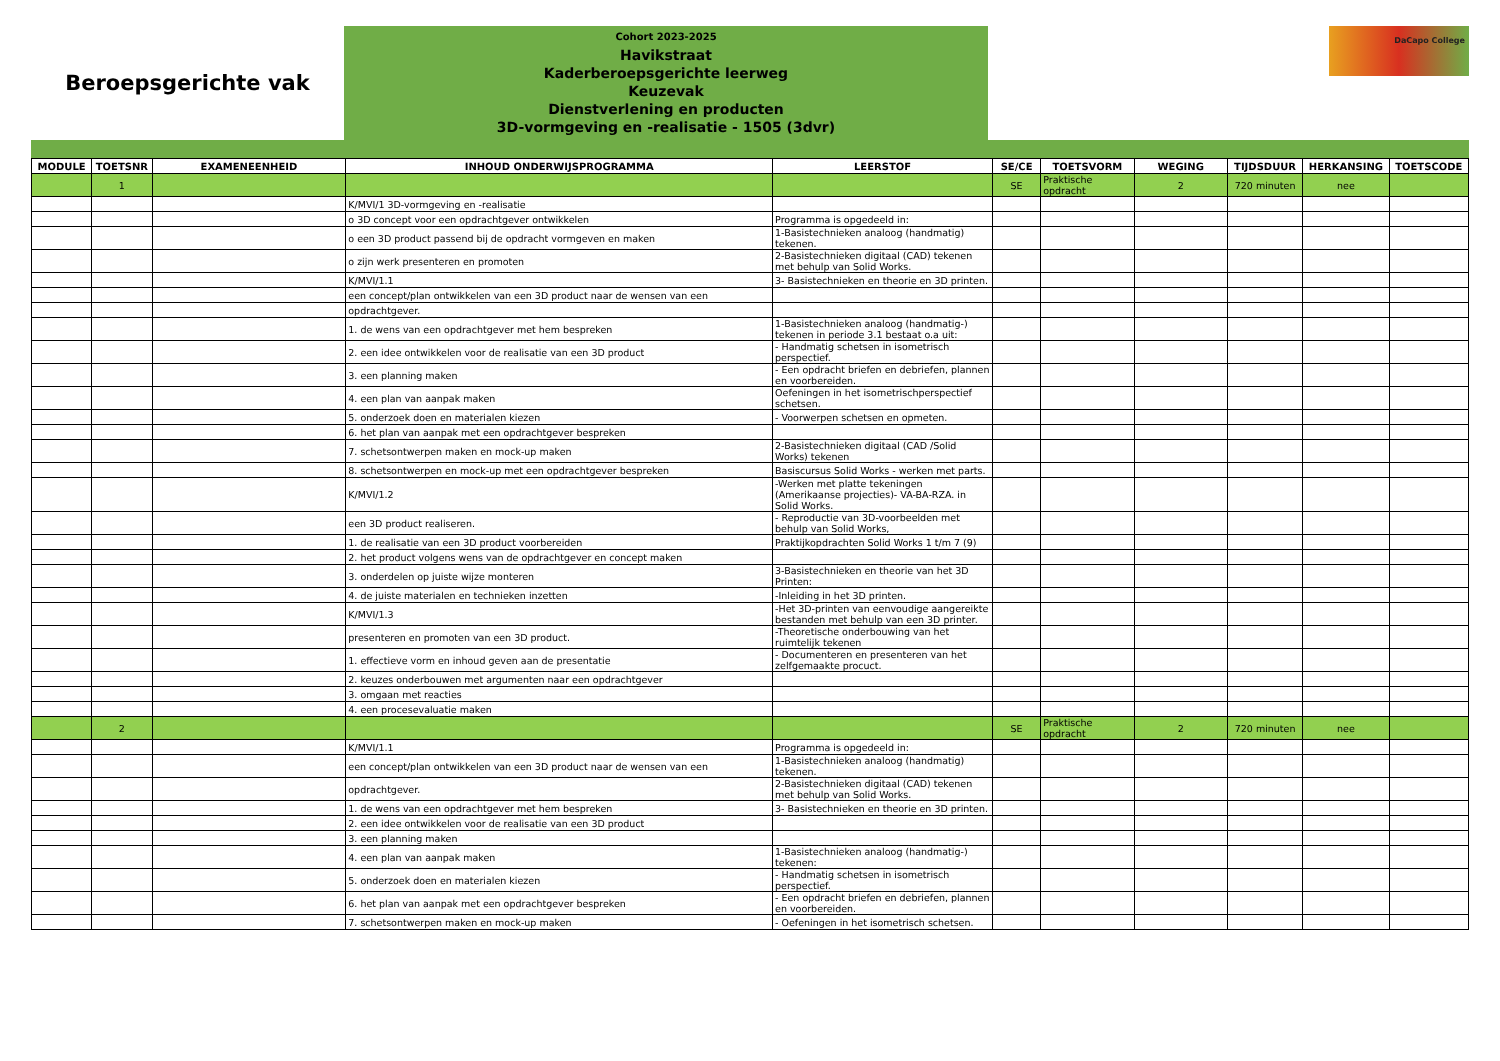Beroepsgerichte vak
Cohort 2023-2025
Havikstraat
Kaderberoepsgerichte leerweg
Keuzevak
Dienstverlening en producten
3D-vormgeving en -realisatie - 1505 (3dvr)
DaCapo College
| MODULE | TOETSNR | EXAMENEENHEID | INHOUD ONDERWIJSPROGRAMMA | LEERSTOF | SE/CE | TOETSVORM | WEGING | TIJDSDUUR | HERKANSING | TOETSCODE |
| --- | --- | --- | --- | --- | --- | --- | --- | --- | --- | --- |
| | 1 | | | | SE | Praktische opdracht | 2 | 720 minuten | nee | |
| | | | K/MVI/1 3D-vormgeving en -realisatie | | | | | | | |
| | | | o 3D concept voor een opdrachtgever ontwikkelen | Programma is opgedeeld in: | | | | | | |
| | | | o een 3D product passend bij de opdracht vormgeven en maken | 1-Basistechnieken analoog (handmatig) tekenen. | | | | | | |
| | | | o zijn werk presenteren en promoten | 2-Basistechnieken digitaal (CAD) tekenen met behulp van Solid Works. | | | | | | |
| | | | K/MVI/1.1 | 3- Basistechnieken en theorie en 3D printen. | | | | | | |
| | | | een concept/plan ontwikkelen van een 3D product naar de wensen van een | | | | | | | |
| | | | opdrachtgever. | | | | | | | |
| | | | 1. de wens van een opdrachtgever met hem bespreken | 1-Basistechnieken analoog (handmatig-) tekenen in periode 3.1 bestaat o.a uit: | | | | | | |
| | | | 2. een idee ontwikkelen voor de realisatie van een 3D product | - Handmatig schetsen in isometrisch perspectief. | | | | | | |
| | | | 3. een planning maken | - Een opdracht briefen en debriefen, plannen en voorbereiden. | | | | | | |
| | | | 4. een plan van aanpak maken | Oefeningen in het isometrischperspectief schetsen. | | | | | | |
| | | | 5. onderzoek doen en materialen kiezen | - Voorwerpen schetsen en opmeten. | | | | | | |
| | | | 6. het plan van aanpak met een opdrachtgever bespreken | | | | | | | |
| | | | 7. schetsontwerpen maken en mock-up maken | 2-Basistechnieken digitaal (CAD /Solid Works) tekenen | | | | | | |
| | | | 8. schetsontwerpen en mock-up met een opdrachtgever bespreken | Basiscursus Solid Works - werken met parts. | | | | | | |
| | | | K/MVI/1.2 | -Werken met platte tekeningen (Amerikaanse projecties)- VA-BA-RZA. in Solid Works. | | | | | | |
| | | | een 3D product realiseren. | - Reproductie van 3D-voorbeelden met behulp van Solid Works, | | | | | | |
| | | | 1. de realisatie van een 3D product voorbereiden | Praktijkopdrachten Solid Works 1 t/m 7 (9) | | | | | | |
| | | | 2. het product volgens wens van de opdrachtgever en concept maken | | | | | | | |
| | | | 3. onderdelen op juiste wijze monteren | 3-Basistechnieken en theorie van het 3D Printen: | | | | | | |
| | | | 4. de juiste materialen en technieken inzetten | -Inleiding in het 3D printen. | | | | | | |
| | | | K/MVI/1.3 | -Het 3D-printen van eenvoudige aangereikte bestanden met behulp van een 3D printer. | | | | | | |
| | | | presenteren en promoten van een 3D product. | -Theoretische onderbouwing van het ruimtelijk tekenen | | | | | | |
| | | | 1. effectieve vorm en inhoud geven aan de presentatie | - Documenteren en presenteren van het zelfgemaakte procuct. | | | | | | |
| | | | 2. keuzes onderbouwen met argumenten naar een opdrachtgever | | | | | | | |
| | | | 3. omgaan met reacties | | | | | | | |
| | | | 4. een procesevaluatie maken | | | | | | | |
| | 2 | | | | SE | Praktische opdracht | 2 | 720 minuten | nee | |
| | | | K/MVI/1.1 | Programma is opgedeeld in: | | | | | | |
| | | | een concept/plan ontwikkelen van een 3D product naar de wensen van een | 1-Basistechnieken analoog (handmatig) tekenen. | | | | | | |
| | | | opdrachtgever. | 2-Basistechnieken digitaal (CAD) tekenen met behulp van Solid Works. | | | | | | |
| | | | 1. de wens van een opdrachtgever met hem bespreken | 3- Basistechnieken en theorie en 3D printen. | | | | | | |
| | | | 2. een idee ontwikkelen voor de realisatie van een 3D product | | | | | | | |
| | | | 3. een planning maken | | | | | | | |
| | | | 4. een plan van aanpak maken | 1-Basistechnieken analoog (handmatig-) tekenen: | | | | | | |
| | | | 5. onderzoek doen en materialen kiezen | - Handmatig schetsen in isometrisch perspectief. | | | | | | |
| | | | 6. het plan van aanpak met een opdrachtgever bespreken | - Een opdracht briefen en debriefen, plannen en voorbereiden. | | | | | | |
| | | | 7. schetsontwerpen maken en mock-up maken | - Oefeningen in het isometrisch schetsen. | | | | | | |